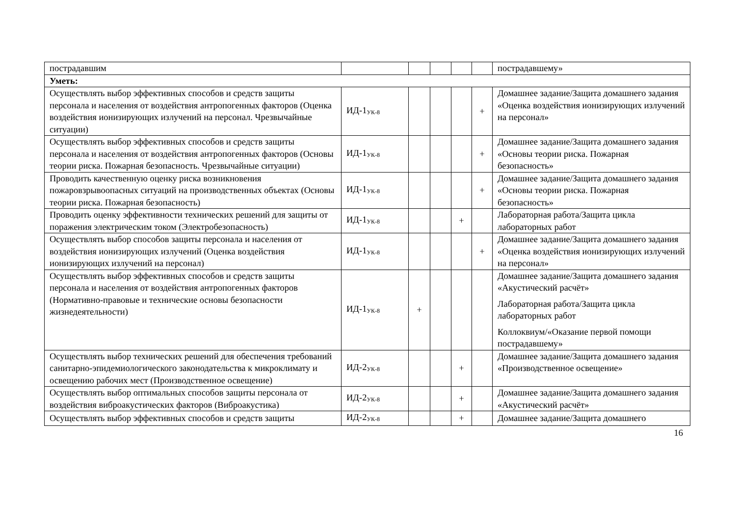| пострадавшим | | | | | | пострадавшему» |
| Уметь: | | | | | | |
| Осуществлять выбор эффективных способов и средств защиты персонала и населения от воздействия антропогенных факторов (Оценка воздействия ионизирующих излучений на персонал. Чрезвычайные ситуации) | ИД-1<sub>УК-8</sub> | | | | + | Домашнее задание/Защита домашнего задания «Оценка воздействия ионизирующих излучений на персонал» |
| Осуществлять выбор эффективных способов и средств защиты персонала и населения от воздействия антропогенных факторов (Основы теории риска. Пожарная безопасность. Чрезвычайные ситуации) | ИД-1<sub>УК-8</sub> | | | | + | Домашнее задание/Защита домашнего задания «Основы теории риска. Пожарная безопасность» |
| Проводить качественную оценку риска возникновения пожаровзрывоопасных ситуаций на производственных объектах (Основы теории риска. Пожарная безопасность) | ИД-1<sub>УК-8</sub> | | | | + | Домашнее задание/Защита домашнего задания «Основы теории риска. Пожарная безопасность» |
| Проводить оценку эффективности технических решений для защиты от поражения электрическим током (Электробезопасность) | ИД-1<sub>УК-8</sub> | | | + | | Лабораторная работа/Защита цикла лабораторных работ |
| Осуществлять выбор способов защиты персонала и населения от воздействия ионизирующих излучений (Оценка воздействия ионизирующих излучений на персонал) | ИД-1<sub>УК-8</sub> | | | | + | Домашнее задание/Защита домашнего задания «Оценка воздействия ионизирующих излучений на персонал» |
| Осуществлять выбор эффективных способов и средств защиты персонала и населения от воздействия антропогенных факторов (Нормативно-правовые и технические основы безопасности жизнедеятельности) | ИД-1<sub>УК-8</sub> | + | | | | Домашнее задание/Защита домашнего задания «Акустический расчёт» Лабораторная работа/Защита цикла лабораторных работ Коллоквиум/«Оказание первой помощи пострадавшему» |
| Осуществлять выбор технических решений для обеспечения требований санитарно-эпидемиологического законодательства к микроклимату и освещению рабочих мест (Производственное освещение) | ИД-2<sub>УК-8</sub> | | | + | | Домашнее задание/Защита домашнего задания «Производственное освещение» |
| Осуществлять выбор оптимальных способов защиты персонала от воздействия виброакустических факторов (Виброакустика) | ИД-2<sub>УК-8</sub> | | | + | | Домашнее задание/Защита домашнего задания «Акустический расчёт» |
| Осуществлять выбор эффективных способов и средств защиты | ИД-2<sub>УК-8</sub> | | | + | | Домашнее задание/Защита домашнего |
16